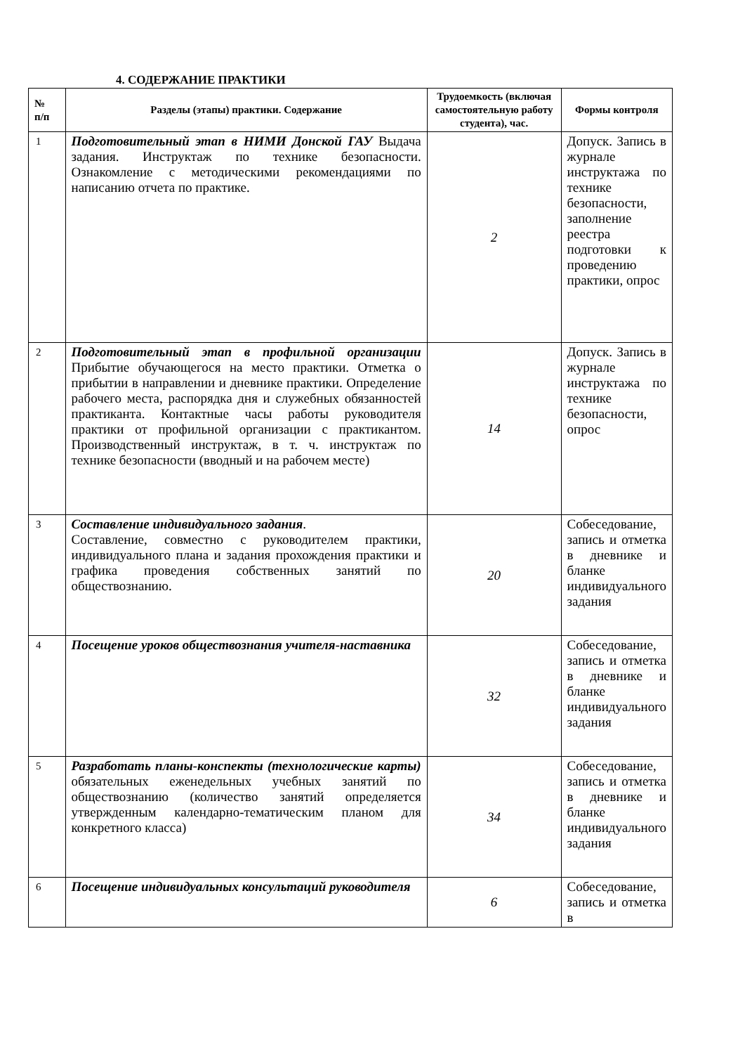4. СОДЕРЖАНИЕ ПРАКТИКИ
| № п/п | Разделы (этапы) практики. Содержание | Трудоемкость (включая самостоятельную работу студента), час. | Формы контроля |
| --- | --- | --- | --- |
| 1 | Подготовительный этап в НИМИ Донской ГАУ Выдача задания. Инструктаж по технике безопасности. Ознакомление с методическими рекомендациями по написанию отчета по практике. | 2 | Допуск. Запись в журнале инструктажа по технике безопасности, заполнение реестра подготовки к проведению практики, опрос |
| 2 | Подготовительный этап в профильной организации Прибытие обучающегося на место практики. Отметка о прибытии в направлении и дневнике практики. Определение рабочего места, распорядка дня и служебных обязанностей практиканта. Контактные часы работы руководителя практики от профильной организации с практикантом. Производственный инструктаж, в т. ч. инструктаж по технике безопасности (вводный и на рабочем месте) | 14 | Допуск. Запись в журнале инструктажа по технике безопасности, опрос |
| 3 | Составление индивидуального задания . Составление, совместно с руководителем практики, индивидуального плана и задания прохождения практики и графика проведения собственных занятий по обществознанию. | 20 | Собеседование, запись и отметка в дневнике и бланке индивидуального задания |
| 4 | Посещение уроков обществознания учителя-наставника | 32 | Собеседование, запись и отметка в дневнике и бланке индивидуального задания |
| 5 | Разработать планы-конспекты (технологические карты) обязательных еженедельных учебных занятий по обществознанию (количество занятий определяется утвержденным календарно-тематическим планом для конкретного класса) | 34 | Собеседование, запись и отметка в дневнике и бланке индивидуального задания |
| 6 | Посещение индивидуальных консультаций руководителя | 6 | Собеседование, запись и отметка в |